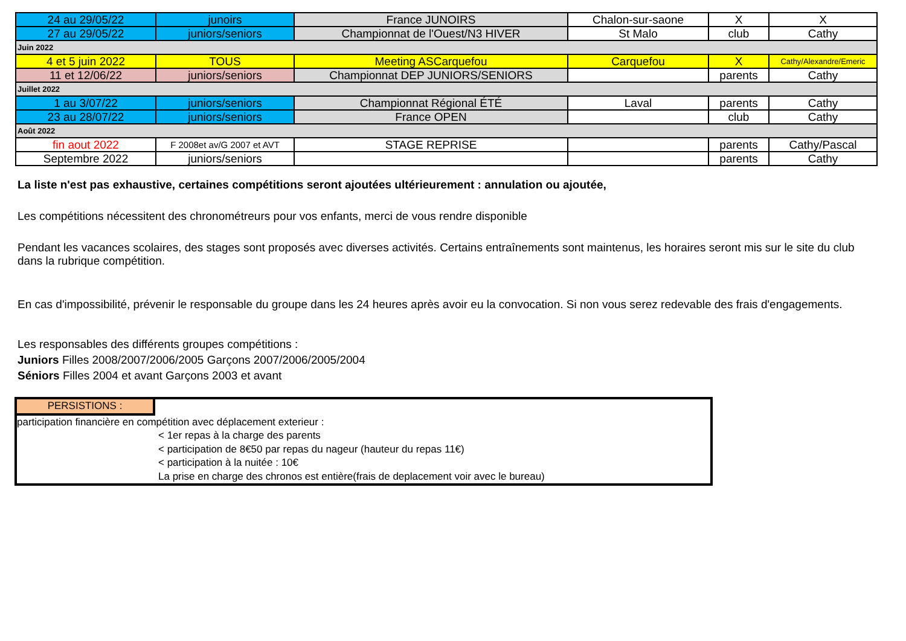| 24 au 29/05/22 | junoirs | France JUNOIRS | Chalon-sur-saone | X | X |
| 27 au 29/05/22 | juniors/seniors | Championnat de l'Ouest/N3 HIVER | St Malo | club | Cathy |
| Juin 2022 | | | | | |
| 4 et 5 juin 2022 | TOUS | Meeting ASCarquefou | Carquefou | X | Cathy/Alexandre/Emeric |
| 11 et 12/06/22 | juniors/seniors | Championnat DEP JUNIORS/SENIORS | | parents | Cathy |
| Juillet 2022 | | | | | |
| 1 au 3/07/22 | juniors/seniors | Championnat Régional ÉTÉ | Laval | parents | Cathy |
| 23 au 28/07/22 | juniors/seniors | France OPEN | | club | Cathy |
| Août 2022 | | | | | |
| fin aout 2022 | F 2008et av/G 2007 et AVT | STAGE REPRISE | | parents | Cathy/Pascal |
| Septembre 2022 | juniors/seniors | | | parents | Cathy |
La liste n'est pas exhaustive, certaines compétitions seront ajoutées ultérieurement : annulation ou ajoutée,
Les compétitions nécessitent des chronométreurs pour vos enfants, merci de vous rendre disponible
Pendant les vacances scolaires, des stages sont proposés avec diverses activités. Certains entraînements sont maintenus, les horaires seront mis sur le site du club dans la rubrique compétition.
En cas d'impossibilité, prévenir le responsable du groupe dans les 24 heures après avoir eu la convocation. Si non vous serez redevable des frais d'engagements.
Les responsables des différents groupes compétitions :
Juniors Filles 2008/2007/2006/2005 Garçons 2007/2006/2005/2004
Séniors Filles 2004 et avant Garçons 2003 et avant
PERSISTIONS :
participation financière en compétition avec déplacement exterieur :
< 1er repas à la charge des parents
< participation de 8€50 par repas du nageur (hauteur du repas 11€)
< participation à la nuitée : 10€
La prise en charge des chronos est entière(frais de deplacement voir avec le bureau)